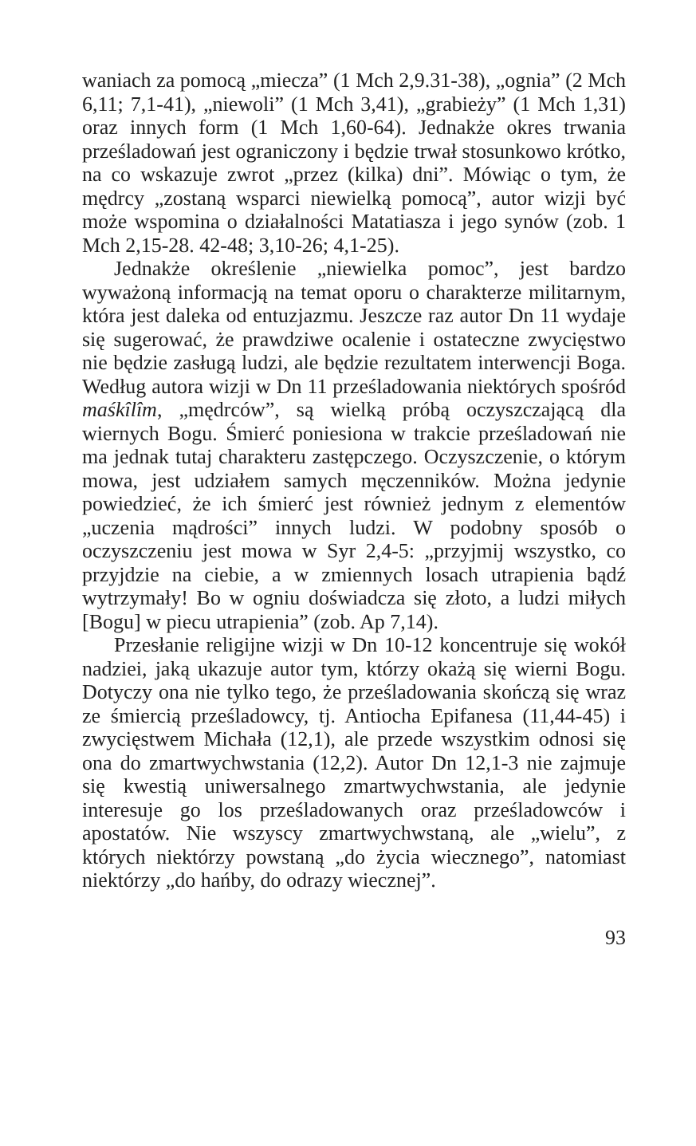waniach za pomocą „miecza” (1 Mch 2,9.31-38), „ognia” (2 Mch 6,11; 7,1-41), „niewoli” (1 Mch 3,41), „grabieży” (1 Mch 1,31) oraz innych form (1 Mch 1,60-64). Jednakże okres trwania prześladowań jest ograniczony i będzie trwał stosunkowo krótko, na co wskazuje zwrot „przez (kilka) dni”. Mówiąc o tym, że mędrcy „zostaną wsparci niewielką pomocą”, autor wizji być może wspomina o działalności Matatiasza i jego synów (zob. 1 Mch 2,15-28. 42-48; 3,10-26; 4,1-25).
Jednakże określenie „niewielka pomoc”, jest bardzo wyważoną informacją na temat oporu o charakterze militarnym, która jest daleka od entuzjazmu. Jeszcze raz autor Dn 11 wydaje się sugerować, że prawdziwe ocalenie i ostateczne zwycięstwo nie będzie zasługą ludzi, ale będzie rezultatem interwencji Boga. Według autora wizji w Dn 11 prześladowania niektórych spośród maśkîlîm, „mędrców”, są wielką próbą oczyszczającą dla wiernych Bogu. Śmierć poniesiona w trakcie prześladowań nie ma jednak tutaj charakteru zastępczego. Oczyszczenie, o którym mowa, jest udziałem samych męczenników. Można jedynie powiedzieć, że ich śmierć jest również jednym z elementów „uczenia mądrości” innych ludzi. W podobny sposób o oczyszczeniu jest mowa w Syr 2,4-5: „przyjmij wszystko, co przyjdzie na ciebie, a w zmiennych losach utrapienia bądź wytrzymały! Bo w ogniu doświadcza się złoto, a ludzi miłych [Bogu] w piecu utrapienia” (zob. Ap 7,14).
Przesłanie religijne wizji w Dn 10-12 koncentruje się wokół nadziei, jaką ukazuje autor tym, którzy okażą się wierni Bogu. Dotyczy ona nie tylko tego, że prześladowania skończą się wraz ze śmiercią prześladowcy, tj. Antiocha Epifanesa (11,44-45) i zwycięstwem Michała (12,1), ale przede wszystkim odnosi się ona do zmartwychwstania (12,2). Autor Dn 12,1-3 nie zajmuje się kwestią uniwersalnego zmartwychwstania, ale jedynie interesuje go los prześladowanych oraz prześladowców i apostatów. Nie wszyscy zmartwychwstaną, ale „wielu”, z których niektórzy powstaną „do życia wiecznego”, natomiast niektórzy „do hańby, do odrazy wiecznej”.
93